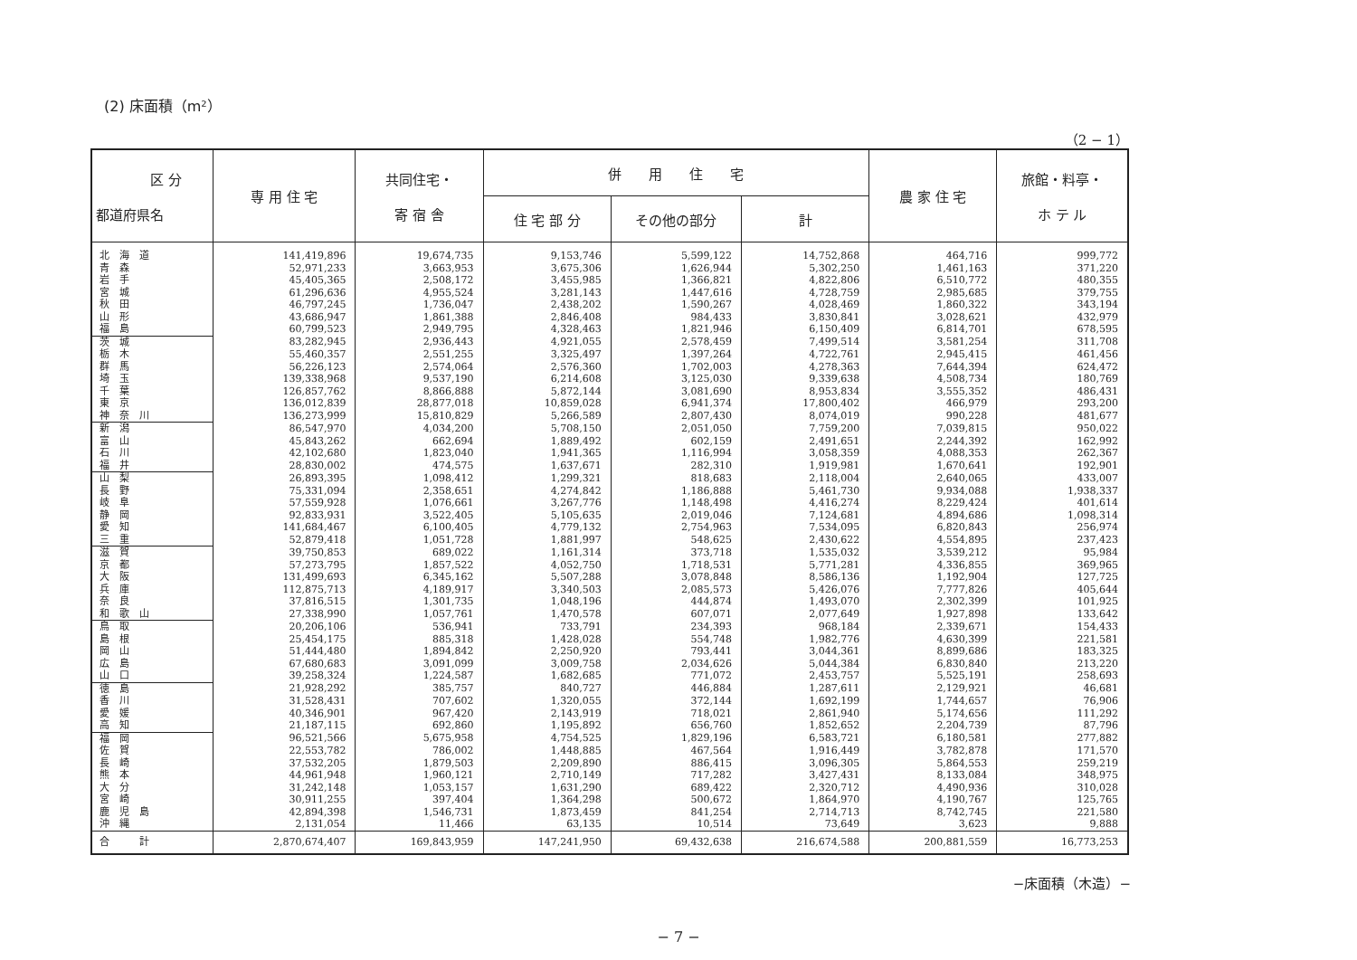(2) 床面積（m²）
（2 − 1）
| 区 分 都道府県名 | 専 用 住 宅 | 共同住宅・ 寄 宿 舎 | 併 用 住 宅 | | | 農 家 住 宅 | 旅館・料亭・ ホ テ ル |
| --- | --- | --- | --- | --- | --- | --- | --- |
| | | | 住 宅 部 分 | その他の部分 | 計 | | |
| 北 海 道 | 141,419,896 | 19,674,735 | 9,153,746 | 5,599,122 | 14,752,868 | 464,716 | 999,772 |
| 青 森 | 52,971,233 | 3,663,953 | 3,675,306 | 1,626,944 | 5,302,250 | 1,461,163 | 371,220 |
| 岩 手 | 45,405,365 | 2,508,172 | 3,455,985 | 1,366,821 | 4,822,806 | 6,510,772 | 480,355 |
| 宮 城 | 61,296,636 | 4,955,524 | 3,281,143 | 1,447,616 | 4,728,759 | 2,985,685 | 379,755 |
| 秋 田 | 46,797,245 | 1,736,047 | 2,438,202 | 1,590,267 | 4,028,469 | 1,860,322 | 343,194 |
| 山 形 | 43,686,947 | 1,861,388 | 2,846,408 | 984,433 | 3,830,841 | 3,028,621 | 432,979 |
| 福 島 | 60,799,523 | 2,949,795 | 4,328,463 | 1,821,946 | 6,150,409 | 6,814,701 | 678,595 |
| 茨 城 | 83,282,945 | 2,936,443 | 4,921,055 | 2,578,459 | 7,499,514 | 3,581,254 | 311,708 |
| 栃 木 | 55,460,357 | 2,551,255 | 3,325,497 | 1,397,264 | 4,722,761 | 2,945,415 | 461,456 |
| 群 馬 | 56,226,123 | 2,574,064 | 2,576,360 | 1,702,003 | 4,278,363 | 7,644,394 | 624,472 |
| 埼 玉 | 139,338,968 | 9,537,190 | 6,214,608 | 3,125,030 | 9,339,638 | 4,508,734 | 180,769 |
| 千 葉 | 126,857,762 | 8,866,888 | 5,872,144 | 3,081,690 | 8,953,834 | 3,555,352 | 486,431 |
| 東 京 | 136,012,839 | 28,877,018 | 10,859,028 | 6,941,374 | 17,800,402 | 466,979 | 293,200 |
| 神 奈 川 | 136,273,999 | 15,810,829 | 5,266,589 | 2,807,430 | 8,074,019 | 990,228 | 481,677 |
| 新 潟 | 86,547,970 | 4,034,200 | 5,708,150 | 2,051,050 | 7,759,200 | 7,039,815 | 950,022 |
| 富 山 | 45,843,262 | 662,694 | 1,889,492 | 602,159 | 2,491,651 | 2,244,392 | 162,992 |
| 石 川 | 42,102,680 | 1,823,040 | 1,941,365 | 1,116,994 | 3,058,359 | 4,088,353 | 262,367 |
| 福 井 | 28,830,002 | 474,575 | 1,637,671 | 282,310 | 1,919,981 | 1,670,641 | 192,901 |
| 山 梨 | 26,893,395 | 1,098,412 | 1,299,321 | 818,683 | 2,118,004 | 2,640,065 | 433,007 |
| 長 野 | 75,331,094 | 2,358,651 | 4,274,842 | 1,186,888 | 5,461,730 | 9,934,088 | 1,938,337 |
| 岐 阜 | 57,559,928 | 1,076,661 | 3,267,776 | 1,148,498 | 4,416,274 | 8,229,424 | 401,614 |
| 静 岡 | 92,833,931 | 3,522,405 | 5,105,635 | 2,019,046 | 7,124,681 | 4,894,686 | 1,098,314 |
| 愛 知 | 141,684,467 | 6,100,405 | 4,779,132 | 2,754,963 | 7,534,095 | 6,820,843 | 256,974 |
| 三 重 | 52,879,418 | 1,051,728 | 1,881,997 | 548,625 | 2,430,622 | 4,554,895 | 237,423 |
| 滋 賀 | 39,750,853 | 689,022 | 1,161,314 | 373,718 | 1,535,032 | 3,539,212 | 95,984 |
| 京 都 | 57,273,795 | 1,857,522 | 4,052,750 | 1,718,531 | 5,771,281 | 4,336,855 | 369,965 |
| 大 阪 | 131,499,693 | 6,345,162 | 5,507,288 | 3,078,848 | 8,586,136 | 1,192,904 | 127,725 |
| 兵 庫 | 112,875,713 | 4,189,917 | 3,340,503 | 2,085,573 | 5,426,076 | 7,777,826 | 405,644 |
| 奈 良 | 37,816,515 | 1,301,735 | 1,048,196 | 444,874 | 1,493,070 | 2,302,399 | 101,925 |
| 和 歌 山 | 27,338,990 | 1,057,761 | 1,470,578 | 607,071 | 2,077,649 | 1,927,898 | 133,642 |
| 鳥 取 | 20,206,106 | 536,941 | 733,791 | 234,393 | 968,184 | 2,339,671 | 154,433 |
| 島 根 | 25,454,175 | 885,318 | 1,428,028 | 554,748 | 1,982,776 | 4,630,399 | 221,581 |
| 岡 山 | 51,444,480 | 1,894,842 | 2,250,920 | 793,441 | 3,044,361 | 8,899,686 | 183,325 |
| 広 島 | 67,680,683 | 3,091,099 | 3,009,758 | 2,034,626 | 5,044,384 | 6,830,840 | 213,220 |
| 山 口 | 39,258,324 | 1,224,587 | 1,682,685 | 771,072 | 2,453,757 | 5,525,191 | 258,693 |
| 徳 島 | 21,928,292 | 385,757 | 840,727 | 446,884 | 1,287,611 | 2,129,921 | 46,681 |
| 香 川 | 31,528,431 | 707,602 | 1,320,055 | 372,144 | 1,692,199 | 1,744,657 | 76,906 |
| 愛 媛 | 40,346,901 | 967,420 | 2,143,919 | 718,021 | 2,861,940 | 5,174,656 | 111,292 |
| 高 知 | 21,187,115 | 692,860 | 1,195,892 | 656,760 | 1,852,652 | 2,204,739 | 87,796 |
| 福 岡 | 96,521,566 | 5,675,958 | 4,754,525 | 1,829,196 | 6,583,721 | 6,180,581 | 277,882 |
| 佐 賀 | 22,553,782 | 786,002 | 1,448,885 | 467,564 | 1,916,449 | 3,782,878 | 171,570 |
| 長 崎 | 37,532,205 | 1,879,503 | 2,209,890 | 886,415 | 3,096,305 | 5,864,553 | 259,219 |
| 熊 本 | 44,961,948 | 1,960,121 | 2,710,149 | 717,282 | 3,427,431 | 8,133,084 | 348,975 |
| 大 分 | 31,242,148 | 1,053,157 | 1,631,290 | 689,422 | 2,320,712 | 4,490,936 | 310,028 |
| 宮 崎 | 30,911,255 | 397,404 | 1,364,298 | 500,672 | 1,864,970 | 4,190,767 | 125,765 |
| 鹿 児 島 | 42,894,398 | 1,546,731 | 1,873,459 | 841,254 | 2,714,713 | 8,742,745 | 221,580 |
| 沖 縄 | 2,131,054 | 11,466 | 63,135 | 10,514 | 73,649 | 3,623 | 9,888 |
| 合 計 | 2,870,674,407 | 169,843,959 | 147,241,950 | 69,432,638 | 216,674,588 | 200,881,559 | 16,773,253 |
−床面積（木造）−
− 7 −